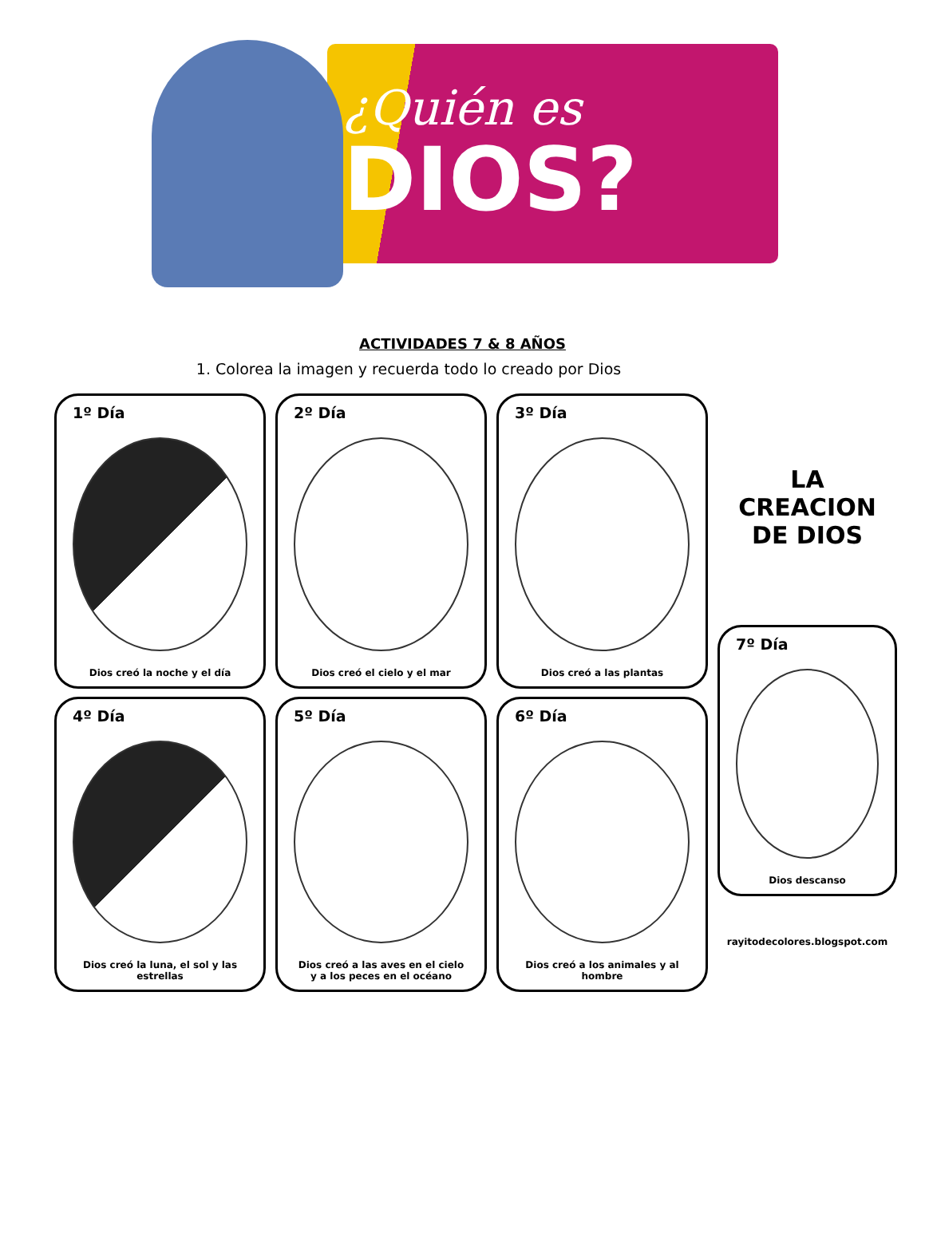¿Quién es
DIOS?
ACTIVIDADES 7 & 8 AÑOS
1. Colorea la imagen y recuerda todo lo creado por Dios
1º Día
Dios creó la noche y el día
2º Día
Dios creó el cielo y el mar
3º Día
Dios creó a las plantas
LA
CREACION
DE DIOS
4º Día
Dios creó la luna, el sol y las estrellas
5º Día
Dios creó a las aves en el cielo y a los peces en el océano
6º Día
Dios creó a los animales y al hombre
7º Día
Dios descanso
rayitodecolores.blogspot.com